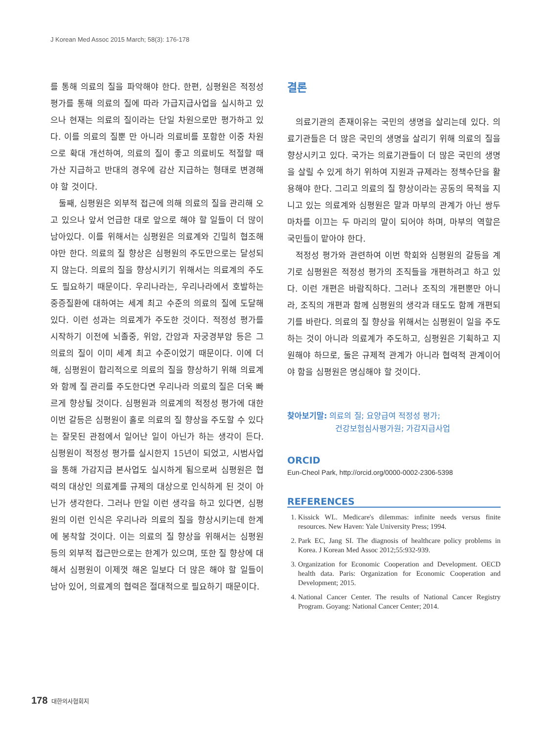J Korean Med Assoc 2015 March; 58(3): 176-178
를 통해 의료의 질을 파악해야 한다. 한편, 심평원은 적정성 평가를 통해 의료의 질에 따라 가급지급사업을 실시하고 있으나 현재는 의료의 질이라는 단일 차원으로만 평가하고 있다. 이를 의료의 질뿐 만 아니라 의료비를 포함한 이중 차원으로 확대 개선하여, 의료의 질이 좋고 의료비도 적절할 때 가산 지급하고 반대의 경우에 감산 지급하는 형태로 변경해야 할 것이다.
둘째, 심평원은 외부적 접근에 의해 의료의 질을 관리해 오고 있으나 앞서 언급한 대로 앞으로 해야 할 일들이 더 많이 남아있다. 이를 위해서는 심평원은 의료계와 긴밀히 협조해야만 한다. 의료의 질 향상은 심평원의 주도만으로는 달성되지 않는다. 의료의 질을 향상시키기 위해서는 의료계의 주도도 필요하기 때문이다. 우리나라는, 우리나라에서 호발하는 중증질환에 대하여는 세계 최고 수준의 의료의 질에 도달해 있다. 이런 성과는 의료계가 주도한 것이다. 적정성 평가를 시작하기 이전에 뇌졸중, 위암, 간암과 자궁경부암 등은 그 의료의 질이 이미 세계 최고 수준이었기 때문이다. 이에 더해, 심평원이 합리적으로 의료의 질을 향상하기 위해 의료계와 함께 질 관리를 주도한다면 우리나라 의료의 질은 더욱 빠르게 향상될 것이다. 심평원과 의료계의 적정성 평가에 대한 이번 갈등은 심평원이 홀로 의료의 질 향상을 주도할 수 있다는 잘못된 관점에서 일어난 일이 아닌가 하는 생각이 든다. 심평원이 적정성 평가를 실시한지 15년이 되었고, 시범사업을 통해 가감지급 본사업도 실시하게 됨으로써 심평원은 협력의 대상인 의료계를 규제의 대상으로 인식하게 된 것이 아닌가 생각한다. 그러나 만일 이런 생각을 하고 있다면, 심평원의 이런 인식은 우리나라 의료의 질을 향상시키는데 한계에 봉착할 것이다. 이는 의료의 질 향상을 위해서는 심평원 등의 외부적 접근만으로는 한계가 있으며, 또한 질 향상에 대해서 심평원이 이제껏 해온 일보다 더 많은 해야 할 일들이 남아 있어, 의료계의 협력은 절대적으로 필요하기 때문이다.
결론
의료기관의 존재이유는 국민의 생명을 살리는데 있다. 의료기관들은 더 많은 국민의 생명을 살리기 위해 의료의 질을 향상시키고 있다. 국가는 의료기관들이 더 많은 국민의 생명을 살릴 수 있게 하기 위하여 지원과 규제라는 정책수단을 활용해야 한다. 그리고 의료의 질 향상이라는 공동의 목적을 지니고 있는 의료계와 심평원은 말과 마부의 관계가 아닌 쌍두 마차를 이끄는 두 마리의 말이 되어야 하며, 마부의 역할은 국민들이 맡아야 한다.
적정성 평가와 관련하여 이번 학회와 심평원의 갈등을 계기로 심평원은 적정성 평가의 조직들을 개편하려고 하고 있다. 이런 개편은 바람직하다. 그러나 조직의 개편뿐만 아니라, 조직의 개편과 함께 심평원의 생각과 태도도 함께 개편되기를 바란다. 의료의 질 향상을 위해서는 심평원이 일을 주도하는 것이 아니라 의료계가 주도하고, 심평원은 기획하고 지원해야 하므로, 둘은 규제적 관계가 아니라 협력적 관계이어야 함을 심평원은 명심해야 할 것이다.
찾아보기말: 의료의 질; 요양급여 적정성 평가;
건강보험심사평가원; 가감지급사업
ORCID
Eun-Cheol Park, http://orcid.org/0000-0002-2306-5398
REFERENCES
1. Kissick WL. Medicare's dilemmas: infinite needs versus finite resources. New Haven: Yale University Press; 1994.
2. Park EC, Jang SI. The diagnosis of healthcare policy problems in Korea. J Korean Med Assoc 2012;55:932-939.
3. Organization for Economic Cooperation and Development. OECD health data. Paris: Organization for Economic Cooperation and Development; 2015.
4. National Cancer Center. The results of National Cancer Registry Program. Goyang: National Cancer Center; 2014.
178 대한의사협회지